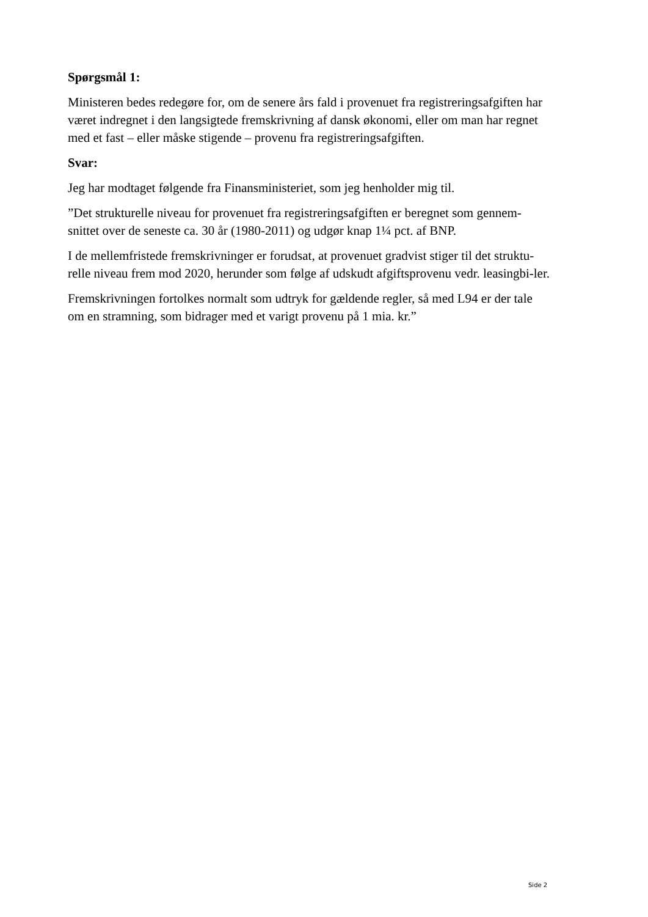Spørgsmål 1:
Ministeren bedes redegøre for, om de senere års fald i provenuet fra registreringsafgiften har været indregnet i den langsigtede fremskrivning af dansk økonomi, eller om man har regnet med et fast – eller måske stigende – provenu fra registreringsafgiften.
Svar:
Jeg har modtaget følgende fra Finansministeriet, som jeg henholder mig til.
”Det strukturelle niveau for provenuet fra registreringsafgiften er beregnet som gennem-snittet over de seneste ca. 30 år (1980-2011) og udgør knap 1¼ pct. af BNP.
I de mellemfristede fremskrivninger er forudsat, at provenuet gradvist stiger til det struktu-relle niveau frem mod 2020, herunder som følge af udskudt afgiftsprovenu vedr. leasingbi-ler.
Fremskrivningen fortolkes normalt som udtryk for gældende regler, så med L94 er der tale om en stramning, som bidrager med et varigt provenu på 1 mia. kr.”
Side 2